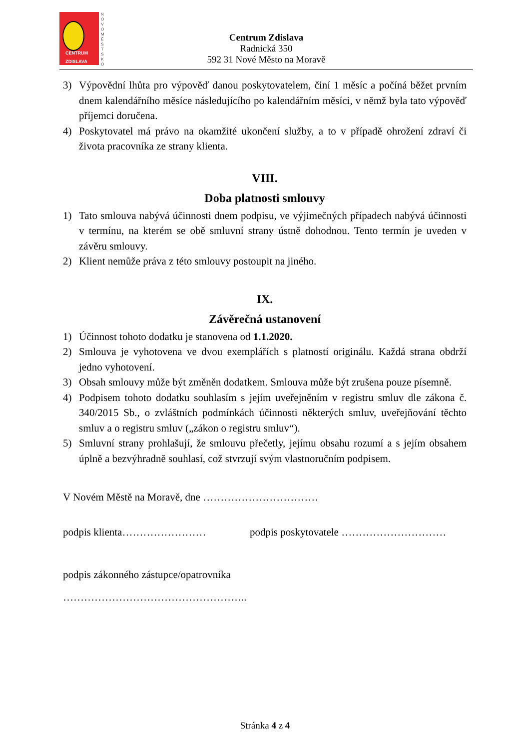CENTRUM
ZDISLAVA
N O V O M Ě S T S K O
Centrum Zdislava
Radnická 350
592 31 Nové Město na Moravě
3) Výpovědní lhůta pro výpověď danou poskytovatelem, činí 1 měsíc a počíná běžet prvním dnem kalendářního měsíce následujícího po kalendářním měsíci, v němž byla tato výpověď příjemci doručena.
4) Poskytovatel má právo na okamžité ukončení služby, a to v případě ohrožení zdraví či života pracovníka ze strany klienta.
VIII.
Doba platnosti smlouvy
1) Tato smlouva nabývá účinnosti dnem podpisu, ve výjimečných případech nabývá účinnosti v termínu, na kterém se obě smluvní strany ústně dohodnou. Tento termín je uveden v závěru smlouvy.
2) Klient nemůže práva z této smlouvy postoupit na jiného.
IX.
Závěrečná ustanovení
1) Účinnost tohoto dodatku je stanovena od 1.1.2020.
2) Smlouva je vyhotovena ve dvou exemplářích s platností originálu. Každá strana obdrží jedno vyhotovení.
3) Obsah smlouvy může být změněn dodatkem. Smlouva může být zrušena pouze písemně.
4) Podpisem tohoto dodatku souhlasím s jejím uveřejněním v registru smluv dle zákona č. 340/2015 Sb., o zvláštních podmínkách účinnosti některých smluv, uveřejňování těchto smluv a o registru smluv („zákon o registru smluv“).
5) Smluvní strany prohlašují, že smlouvu přečetly, jejímu obsahu rozumí a s jejím obsahem úplně a bezvýhradně souhlasí, což stvrzují svým vlastnoručním podpisem.
V Novém Městě na Moravě, dne ……………………………
podpis klienta…………………… podpis poskytovatele …………………………
podpis zákonného zástupce/opatrovníka
……………………………………………..
Stránka 4 z 4